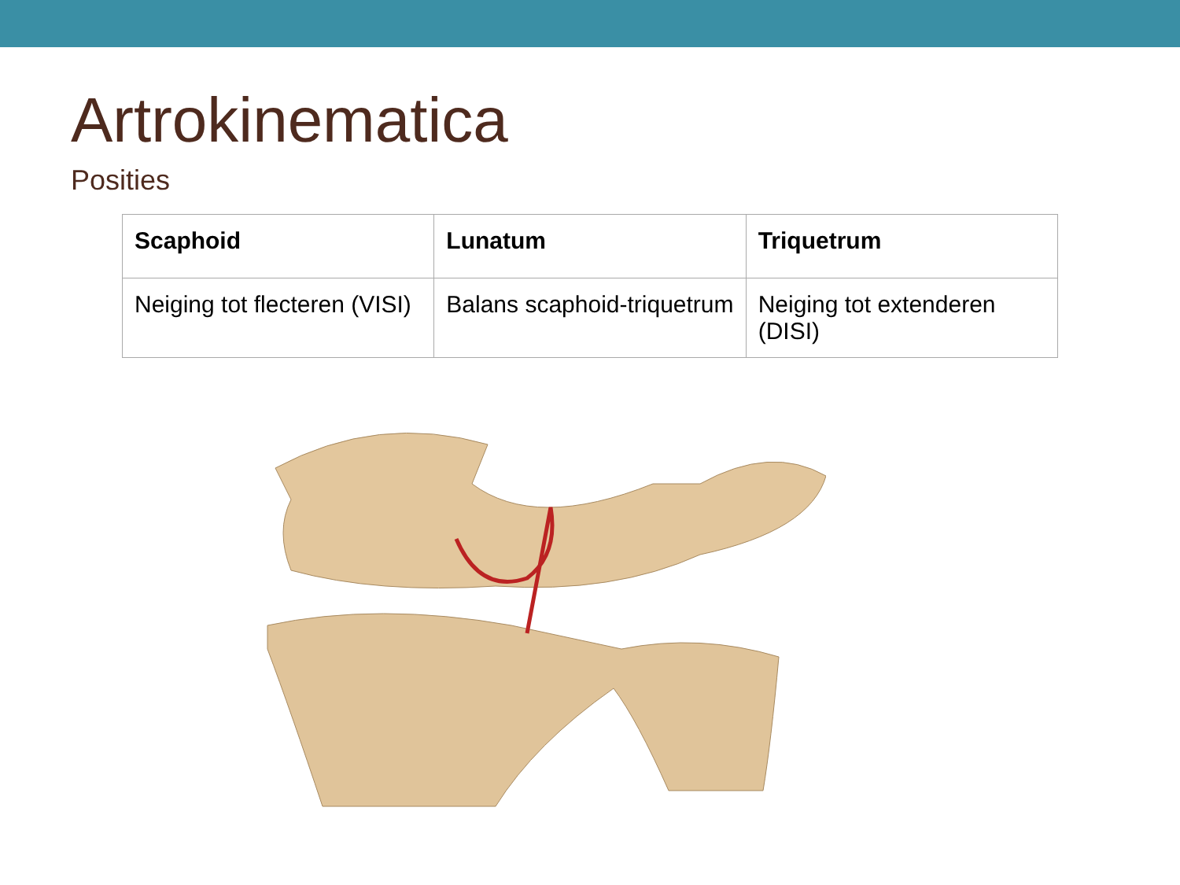Artrokinematica
Posities
| Scaphoid | Lunatum | Triquetrum |
| --- | --- | --- |
| Neiging tot flecteren (VISI) | Balans scaphoid-triquetrum | Neiging tot extenderen (DISI) |